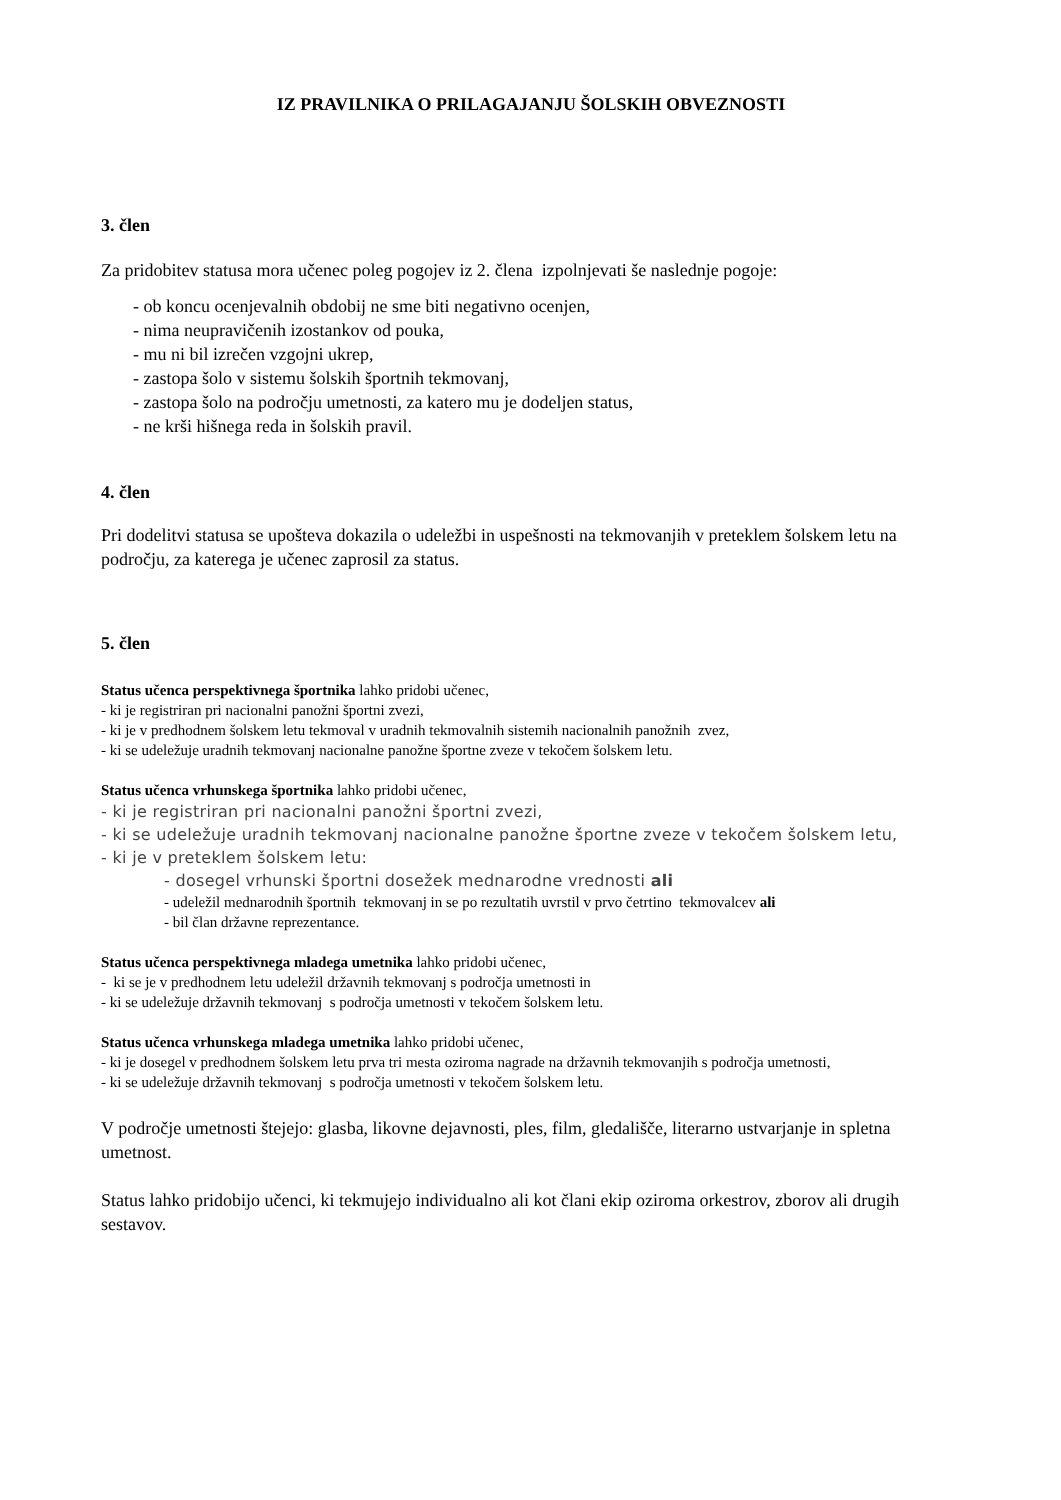IZ PRAVILNIKA O PRILAGAJANJU ŠOLSKIH OBVEZNOSTI
3. člen
Za pridobitev statusa mora učenec poleg pogojev iz 2. člena izpolnjevati še naslednje pogoje:
- ob koncu ocenjevalnih obdobij ne sme biti negativno ocenjen,
- nima neupravičenih izostankov od pouka,
- mu ni bil izrečen vzgojni ukrep,
- zastopa šolo v sistemu šolskih športnih tekmovanj,
- zastopa šolo na področju umetnosti, za katero mu je dodeljen status,
- ne krši hišnega reda in šolskih pravil.
4. člen
Pri dodelitvi statusa se upošteva dokazila o udeležbi in uspešnosti na tekmovanjih v preteklem šolskem letu na področju, za katerega je učenec zaprosil za status.
5. člen
Status učenca perspektivnega športnika lahko pridobi učenec,
- ki je registriran pri nacionalni panožni športni zvezi,
- ki je v predhodnem šolskem letu tekmoval v uradnih tekmovalnih sistemih nacionalnih panožnih zvez,
- ki se udeležuje uradnih tekmovanj nacionalne panožne športne zveze v tekočem šolskem letu.
Status učenca vrhunskega športnika lahko pridobi učenec,
- ki je registriran pri nacionalni panožni športni zvezi,
- ki se udeležuje uradnih tekmovanj nacionalne panožne športne zveze v tekočem šolskem letu,
- ki je v preteklem šolskem letu:
- dosegel vrhunski športni dosežek mednarodne vrednosti ali
- udeležil mednarodnih športnih tekmovanj in se po rezultatih uvrstil v prvo četrtino tekmovalcev ali
- bil član državne reprezentance.
Status učenca perspektivnega mladega umetnika lahko pridobi učenec,
- ki se je v predhodnem letu udeležil državnih tekmovanj s področja umetnosti in
- ki se udeležuje državnih tekmovanj s področja umetnosti v tekočem šolskem letu.
Status učenca vrhunskega mladega umetnika lahko pridobi učenec,
- ki je dosegel v predhodnem šolskem letu prva tri mesta oziroma nagrade na državnih tekmovanjih s področja umetnosti,
- ki se udeležuje državnih tekmovanj s področja umetnosti v tekočem šolskem letu.
V področje umetnosti štejejo: glasba, likovne dejavnosti, ples, film, gledališče, literarno ustvarjanje in spletna umetnost.
Status lahko pridobijo učenci, ki tekmujejo individualno ali kot člani ekip oziroma orkestrov, zborov ali drugih sestavov.